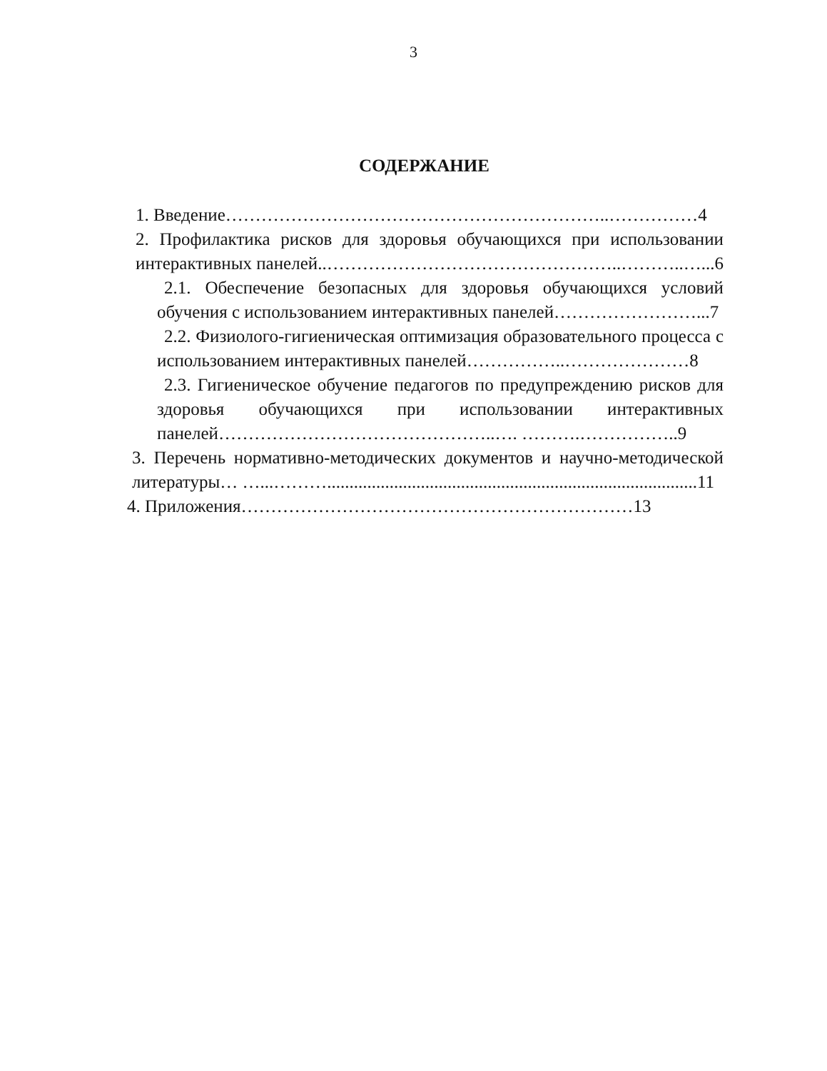3
СОДЕРЖАНИЕ
1. Введение………………………………………………………..……………4
2. Профилактика рисков для здоровья обучающихся при использовании интерактивных панелей..…………………………………………..………..…...6
2.1. Обеспечение безопасных для здоровья обучающихся условий обучения с использованием интерактивных панелей……………………...7
2.2. Физиолого-гигиеническая оптимизация образовательного процесса с использованием интерактивных панелей……………..…………………8
2.3. Гигиеническое обучение педагогов по предупреждению рисков для здоровья обучающихся при использовании интерактивных панелей………………………………………..…. ……….……………..9
3. Перечень нормативно-методических документов и научно-методической литературы… …...………...................................................................................11
4. Приложения…………………………………………………………13